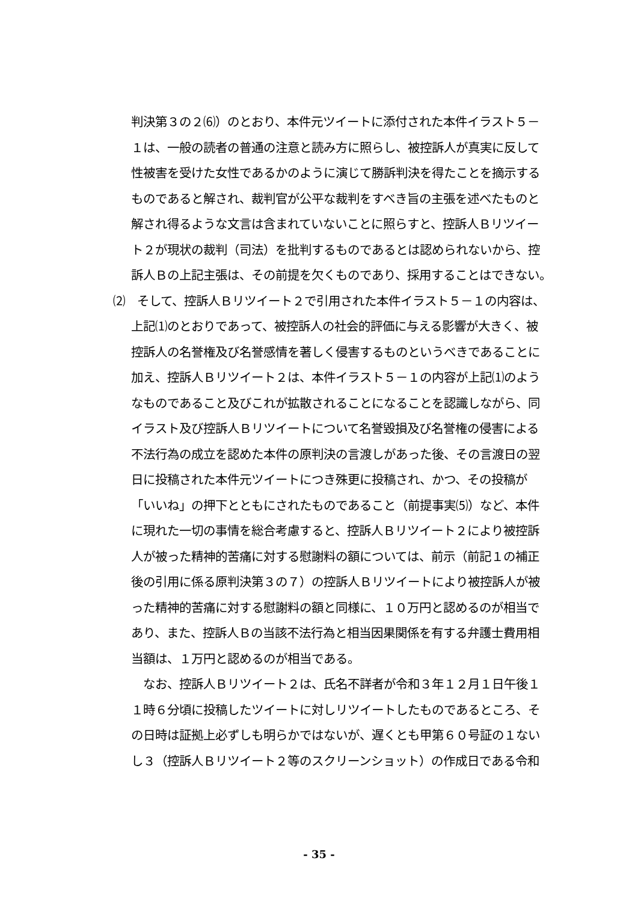判決第３の２⑹）のとおり、本件元ツイートに添付された本件イラスト５－
１は、一般の読者の普通の注意と読み方に照らし、被控訴人が真実に反して
性被害を受けた女性であるかのように演じて勝訴判決を得たことを摘示する
ものであると解され、裁判官が公平な裁判をすべき旨の主張を述べたものと
解され得るような文言は含まれていないことに照らすと、控訴人Ｂリツイー
ト２が現状の裁判（司法）を批判するものであるとは認められないから、控
訴人Ｂの上記主張は、その前提を欠くものであり、採用することはできない。
⑵　そして、控訴人Ｂリツイート２で引用された本件イラスト５－１の内容は、
上記⑴のとおりであって、被控訴人の社会的評価に与える影響が大きく、被
控訴人の名誉権及び名誉感情を著しく侵害するものというべきであることに
加え、控訴人Ｂリツイート２は、本件イラスト５－１の内容が上記⑴のよう
なものであること及びこれが拡散されることになることを認識しながら、同
イラスト及び控訴人Ｂリツイートについて名誉毀損及び名誉権の侵害による
不法行為の成立を認めた本件の原判決の言渡しがあった後、その言渡日の翌
日に投稿された本件元ツイートにつき殊更に投稿され、かつ、その投稿が
「いいね」の押下とともにされたものであること（前提事実⑸）など、本件
に現れた一切の事情を総合考慮すると、控訴人Ｂリツイート２により被控訴
人が被った精神的苦痛に対する慰謝料の額については、前示（前記１の補正
後の引用に係る原判決第３の７）の控訴人Ｂリツイートにより被控訴人が被
った精神的苦痛に対する慰謝料の額と同様に、１０万円と認めるのが相当で
あり、また、控訴人Ｂの当該不法行為と相当因果関係を有する弁護士費用相
当額は、１万円と認めるのが相当である。
　なお、控訴人Ｂリツイート２は、氏名不詳者が令和３年１２月１日午後１
１時６分頃に投稿したツイートに対しリツイートしたものであるところ、そ
の日時は証拠上必ずしも明らかではないが、遅くとも甲第６０号証の１ない
し３（控訴人Ｂリツイート２等のスクリーンショット）の作成日である令和
- 35 -